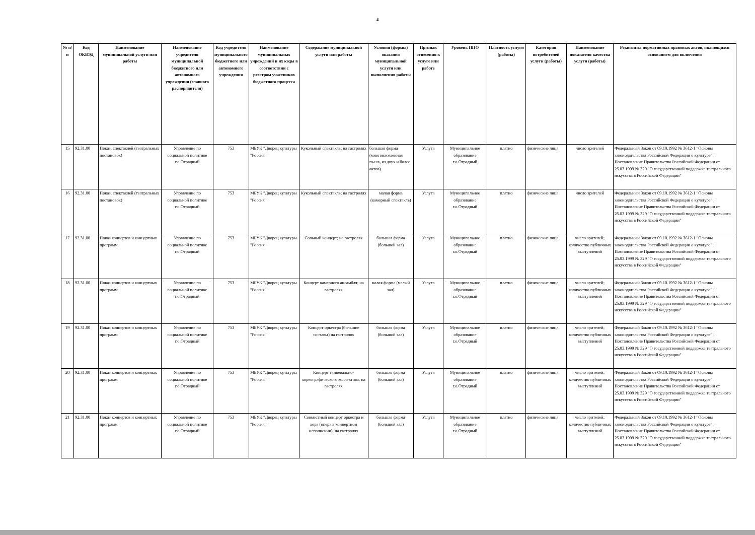4
| № п/п | Код ОКВЭД | Наименование муниципальной услуги или работы | Наименование учредителя муниципальной бюджетного или автономного учреждения (главного распорядителя) | Код учредителя муниципального бюджетного или автономного учреждения | Наименование муниципальных учреждений и их коды в соответствии с реестром участников бюджетного процесса | Содержание муниципальной услуги или работы | Условия (формы) оказания муниципальной услуги или выполнения работы | Признак отнесения к услуге или работе | Уровень ППО | Платность услуги (работы) | Категория потребителей услуги (работы) | Наименование показателя качества услуги (работы) | Реквизиты нормативных правовых актов, являющихся основанием для включения |
| --- | --- | --- | --- | --- | --- | --- | --- | --- | --- | --- | --- | --- | --- |
| 15 | 92.31.00 | Показ, спектаклей (театральных постановок) | Управление по социальной политике г.о.Отрадный | 753 | МБУК "Дворец культуры "Россия" | Кукольный спектакль; на гастролях | большая форма (многонаселенная пьеса, из двух и более актов) | Услуга | Муниципальное образование г.о.Отрадный | платно | физические лица | число зрителей | Федеральный Закон от 09.10.1992 № 3612-1 "Основы законодательства Российской Федерации о культуре" ; Постановление Правительства Российской Федерации от 25.03.1999 № 329 "О государственной поддержке театрального искусства в Российской Федерации" |
| 16 | 92.31.00 | Показ, спектаклей (театральных постановок) | Управление по социальной политике г.о.Отрадный | 753 | МБУК "Дворец культуры "Россия" | Кукольный спектакль; на гастролях | малая форма (камерный спектакль) | Услуга | Муниципальное образование г.о.Отрадный | платно | физические лица | число зрителей | Федеральный Закон от 09.10.1992 № 3612-1 "Основы законодательства Российской Федерации о культуре" ; Постановление Правительства Российской Федерации от 25.03.1999 № 329 "О государственной поддержке театрального искусства в Российской Федерации" |
| 17 | 92.31.00 | Показ концертов и концертных программ | Управление по социальной политике г.о.Отрадный | 753 | МБУК "Дворец культуры "Россия" | Сольный концерт; на гастролях | большая форма (большой зал) | Услуга | Муниципальное образование г.о.Отрадный | платно | физические лица | число зрителей; количество публичных выступлений | Федеральный Закон от 09.10.1992 № 3612-1 "Основы законодательства Российской Федерации о культуре" ; Постановление Правительства Российской Федерации от 25.03.1999 № 329 "О государственной поддержке театрального искусства в Российской Федерации" |
| 18 | 92.31.00 | Показ концертов и концертных программ | Управление по социальной политике г.о.Отрадный | 753 | МБУК "Дворец культуры "Россия" | Концерт камерного ансамбля; на гастролях | малая форма (малый зал) | Услуга | Муниципальное образование г.о.Отрадный | платно | физические лица | число зрителей; количество публичных выступлений | Федеральный Закон от 09.10.1992 № 3612-1 "Основы законодательства Российской Федерации о культуре" ; Постановление Правительства Российской Федерации от 25.03.1999 № 329 "О государственной поддержке театрального искусства в Российской Федерации" |
| 19 | 92.31.00 | Показ концертов и концертных программ | Управление по социальной политике г.о.Отрадный | 753 | МБУК "Дворец культуры "Россия" | Концерт оркестра (большие составы) на гастролях | большая форма (большой зал) | Услуга | Муниципальное образование г.о.Отрадный | платно | физические лица | число зрителей; количество публичных выступлений | Федеральный Закон от 09.10.1992 № 3612-1 "Основы законодательства Российской Федерации о культуре" ; Постановление Правительства Российской Федерации от 25.03.1999 № 329 "О государственной поддержке театрального искусства в Российской Федерации" |
| 20 | 92.31.00 | Показ концертов и концертных программ | Управление по социальной политике г.о.Отрадный | 753 | МБУК "Дворец культуры "Россия" | Концерт танцевально-хореографического коллектива; на гастролях | большая форма (большой зал) | Услуга | Муниципальное образование г.о.Отрадный | платно | физические лица | число зрителей; количество публичных выступлений | Федеральный Закон от 09.10.1992 № 3612-1 "Основы законодательства Российской Федерации о культуре" ; Постановление Правительства Российской Федерации от 25.03.1999 № 329 "О государственной поддержке театрального искусства в Российской Федерации" |
| 21 | 92.31.00 | Показ концертов и концертных программ | Управление по социальной политике г.о.Отрадный | 753 | МБУК "Дворец культуры "Россия" | Совместный концерт оркестра и хора (опера в концертном исполнении); на гастролях | большая форма (большой зал) | Услуга | Муниципальное образование г.о.Отрадный | платно | физические лица | число зрителей; количество публичных выступлений | Федеральный Закон от 09.10.1992 № 3612-1 "Основы законодательства Российской Федерации о культуре" ; Постановление Правительства Российской Федерации от 25.03.1999 № 329 "О государственной поддержке театрального искусства в Российской Федерации" |